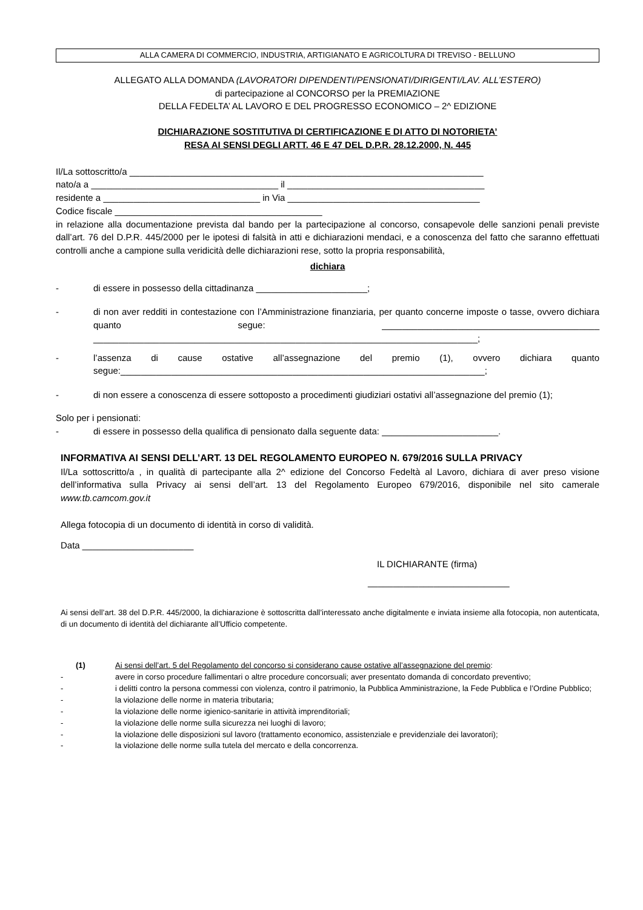ALLA CAMERA DI COMMERCIO, INDUSTRIA, ARTIGIANATO E AGRICOLTURA DI TREVISO - BELLUNO
ALLEGATO ALLA DOMANDA (LAVORATORI DIPENDENTI/PENSIONATI/DIRIGENTI/LAV. ALL’ESTERO)
di partecipazione al CONCORSO per la PREMIAZIONE
DELLA FEDELTA’ AL LAVORO E DEL PROGRESSO ECONOMICO – 2^ EDIZIONE
DICHIARAZIONE SOSTITUTIVA DI CERTIFICAZIONE E DI ATTO DI NOTORIETA’
RESA AI SENSI DEGLI ARTT. 46 E 47 DEL D.P.R. 28.12.2000, N. 445
Il/La sottoscritto/a ______________________________________________________________________
nato/a a _____________________________________ il _______________________________________
residente a _______________________________ in Via ______________________________________
Codice fiscale _________________________________________
in relazione alla documentazione prevista dal bando per la partecipazione al concorso, consapevole delle sanzioni penali previste dall’art. 76 del D.P.R. 445/2000 per le ipotesi di falsità in atti e dichiarazioni mendaci, e a conoscenza del fatto che saranno effettuati controlli anche a campione sulla veridicità delle dichiarazioni rese, sotto la propria responsabilità,
dichiara
- di essere in possesso della cittadinanza ______________________;
- di non aver redditi in contestazione con l’Amministrazione finanziaria, per quanto concerne imposte o tasse, ovvero dichiara quanto segue: ___________________________________________ ____________________________________________________________________________;
- l’assenza di cause ostative all’assegnazione del premio (1), ovvero dichiara quanto segue:________________________________________________________________________;
- di non essere a conoscenza di essere sottoposto a procedimenti giudiziari ostativi all’assegnazione del premio (1);
Solo per i pensionati:
- di essere in possesso della qualifica di pensionato dalla seguente data: _______________________.
INFORMATIVA AI SENSI DELL’ART. 13 DEL REGOLAMENTO EUROPEO N. 679/2016 SULLA PRIVACY
Il/La sottoscritto/a , in qualità di partecipante alla 2^ edizione del Concorso Fedeltà al Lavoro, dichiara di aver preso visione dell’informativa sulla Privacy ai sensi dell’art. 13 del Regolamento Europeo 679/2016, disponibile nel sito camerale www.tb.camcom.gov.it
Allega fotocopia di un documento di identità in corso di validità.
Data ______________________
IL DICHIARANTE (firma)
____________________________
Ai sensi dell’art. 38 del D.P.R. 445/2000, la dichiarazione è sottoscritta dall’interessato anche digitalmente e inviata insieme alla fotocopia, non autenticata, di un documento di identità del dichiarante all’Ufficio competente.
(1) Ai sensi dell’art. 5 del Regolamento del concorso si considerano cause ostative all’assegnazione del premio:
- avere in corso procedure fallimentari o altre procedure concorsuali; aver presentato domanda di concordato preventivo;
- i delitti contro la persona commessi con violenza, contro il patrimonio, la Pubblica Amministrazione, la Fede Pubblica e l’Ordine Pubblico;
- la violazione delle norme in materia tributaria;
- la violazione delle norme igienico-sanitarie in attività imprenditoriali;
- la violazione delle norme sulla sicurezza nei luoghi di lavoro;
- la violazione delle disposizioni sul lavoro (trattamento economico, assistenziale e previdenziale dei lavoratori);
- la violazione delle norme sulla tutela del mercato e della concorrenza.